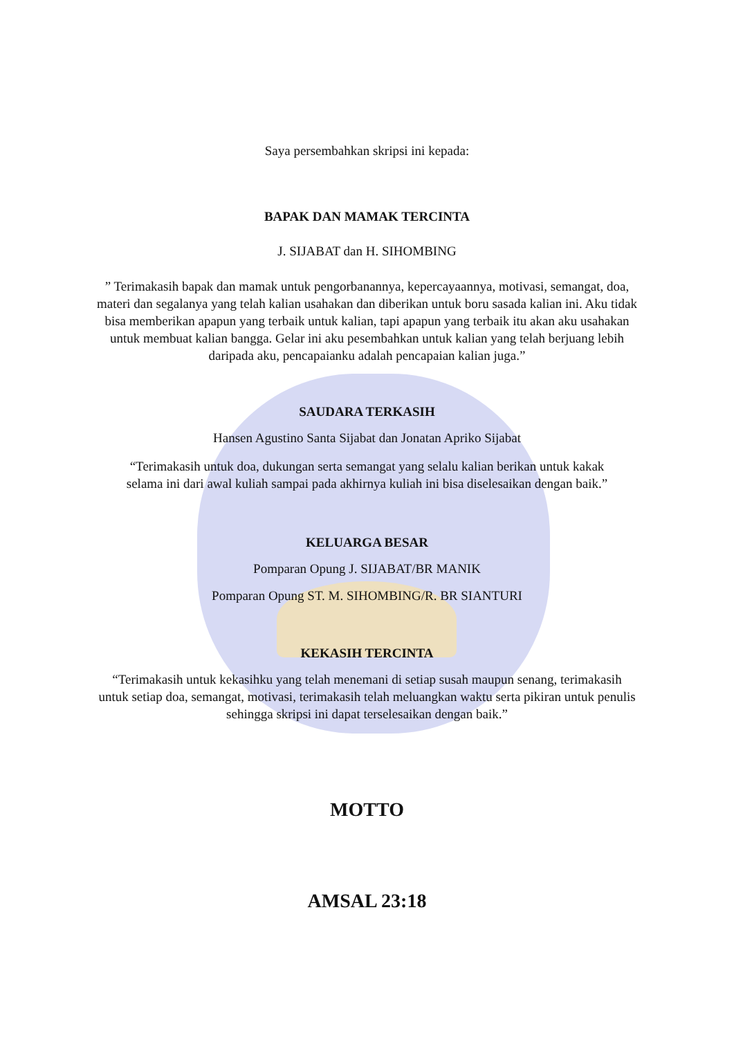Saya persembahkan skripsi ini kepada:
BAPAK DAN MAMAK TERCINTA
J. SIJABAT dan H. SIHOMBING
” Terimakasih bapak dan mamak untuk pengorbanannya, kepercayaannya, motivasi, semangat, doa, materi dan segalanya yang telah kalian usahakan dan diberikan untuk boru sasada kalian ini. Aku tidak bisa memberikan apapun yang terbaik untuk kalian, tapi apapun yang terbaik itu akan aku usahakan untuk membuat kalian bangga. Gelar ini aku pesembahkan untuk kalian yang telah berjuang lebih daripada aku, pencapaianku adalah pencapaian kalian juga.”
SAUDARA TERKASIH
Hansen Agustino Santa Sijabat dan Jonatan Apriko Sijabat
“Terimakasih untuk doa, dukungan serta semangat yang selalu kalian berikan untuk kakak selama ini dari awal kuliah sampai pada akhirnya kuliah ini bisa diselesaikan dengan baik.”
KELUARGA BESAR
Pomparan Opung J. SIJABAT/BR MANIK
Pomparan Opung ST. M. SIHOMBING/R. BR SIANTURI
KEKASIH TERCINTA
“Terimakasih untuk kekasihku yang telah menemani di setiap susah maupun senang, terimakasih untuk setiap doa, semangat, motivasi, terimakasih telah meluangkan waktu serta pikiran untuk penulis sehingga skripsi ini dapat terselesaikan dengan baik.”
MOTTO
AMSAL 23:18